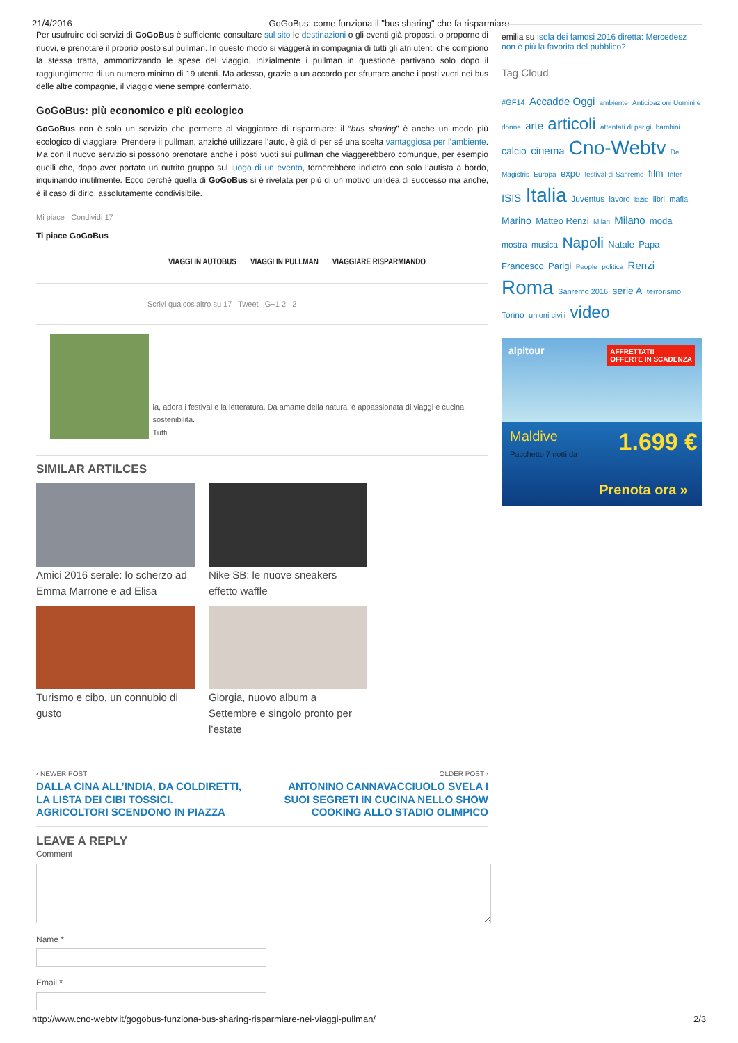21/4/2016 GoGoBus: come funziona il "bus sharing" che fa risparmiare
Per usufruire dei servizi di GoGoBus è sufficiente consultare sul sito le destinazioni o gli eventi già proposti, o proporne di nuovi, e prenotare il proprio posto sul pullman. In questo modo si viaggerà in compagnia di tutti gli atri utenti che compiono la stessa tratta, ammortizzando le spese del viaggio. Inizialmente i pullman in questione partivano solo dopo il raggiungimento di un numero minimo di 19 utenti. Ma adesso, grazie a un accordo per sfruttare anche i posti vuoti nei bus delle altre compagnie, il viaggio viene sempre confermato.
GoGoBus: più economico e più ecologico
GoGoBus non è solo un servizio che permette al viaggiatore di risparmiare: il “bus sharing” è anche un modo più ecologico di viaggiare. Prendere il pullman, anziché utilizzare l’auto, è già di per sé una scelta vantaggiosa per l’ambiente. Ma con il nuovo servizio si possono prenotare anche i posti vuoti sui pullman che viaggerebbero comunque, per esempio quelli che, dopo aver portato un nutrito gruppo sul luogo di un evento, tornerebbero indietro con solo l’autista a bordo, inquinando inutilmente. Ecco perché quella di GoGoBus si è rivelata per più di un motivo un’idea di successo ma anche, è il caso di dirlo, assolutamente condivisibile.
Mi piace Condividi 17
Ti piace GoGoBus
VIAGGI IN AUTOBUS VIAGGI IN PULLMAN VIAGGIARE RISPARMIANDO
Scrivi qualcos'altro su 17 Tweet G+1 2 2
ia, adora i festival e la letteratura. Da amante della natura, è appassionata di viaggi e cucina sostenibilità.
Tutti
SIMILAR ARTILCES
Amici 2016 serale: lo scherzo ad Emma Marrone e ad Elisa
Nike SB: le nuove sneakers effetto waffle
Turismo e cibo, un connubio di gusto
Giorgia, nuovo album a Settembre e singolo pronto per l’estate
‹ NEWER POST
DALLA CINA ALL’INDIA, DA COLDIRETTI, LA LISTA DEI CIBI TOSSICI. AGRICOLTORI SCENDONO IN PIAZZA
OLDER POST ›
ANTONINO CANNAVACCIUOLO SVELA I SUOI SEGRETI IN CUCINA NELLO SHOW COOKING ALLO STADIO OLIMPICO
LEAVE A REPLY
Comment
Name *
Email *
emilia su Isola dei famosi 2016 diretta: Mercedesz non è più la favorita del pubblico?
Tag Cloud
#GF14 Accadde Oggi ambiente Anticipazioni Uomini e donne arte articoli attentati di parigi bambini calcio cinema Cno-Webtv De Magistris Europa expo festival di Sanremo film Inter ISIS Italia Juventus lavoro lazio libri mafia Marino Matteo Renzi Milan Milano moda mostra musica Napoli Natale Papa Francesco Parigi People politica Renzi Roma Sanremo 2016 serie A terrorismo Torino unioni civili video
alpitour AFFRETTATI!
OFFERTE IN SCADENZA
Maldive
Pacchetto 7 notti da
1.699 €
Prenota ora »
http://www.cno-webtv.it/gogobus-funziona-bus-sharing-risparmiare-nei-viaggi-pullman/ 2/3